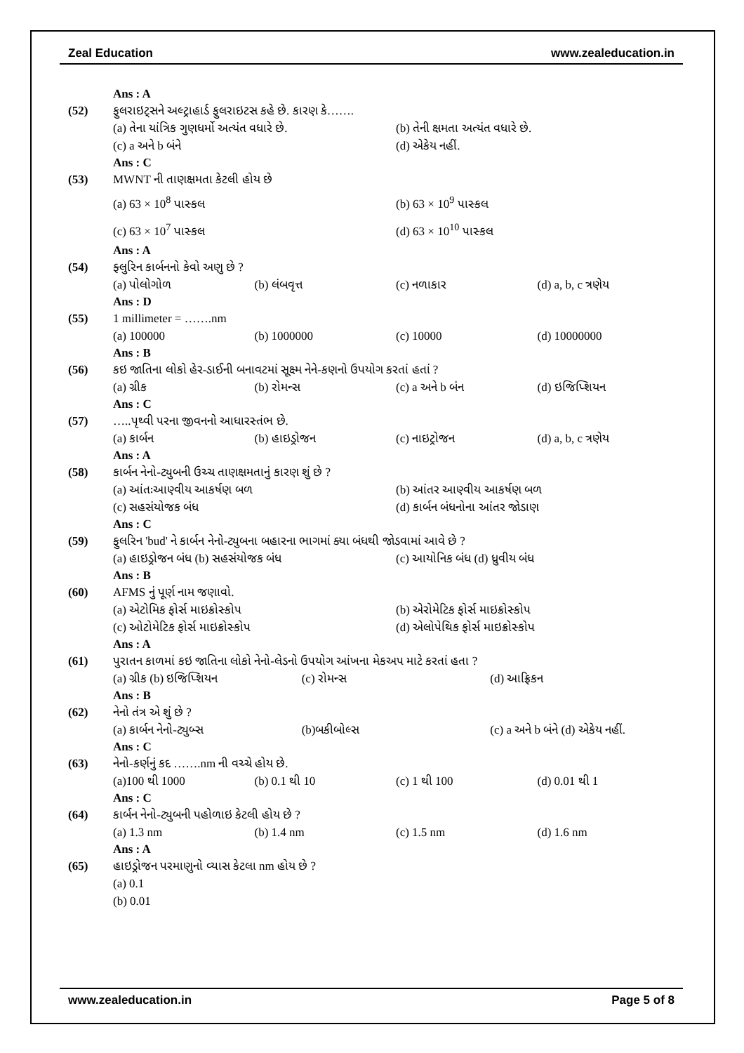Zeal Education www.zealeducation.in
Ans : A
(52) ફુલરાઇટ્સને અલ્ટ્રાહાર્ડ ફુલરાઇટસ કહે છે. કારણ કે…….
(a) તેના યાંત્રિક ગુણધર્મો અત્યંત વધારે છે. (b) તેની ક્ષમતા અત્યંત વધારે છે.
(c) a અને b બંને (d) એકેય નહીં.
Ans : C
(53) MWNT ની તાણક્ષમતા કેટલી હોય છે
(a) 63 × 10<sup>8</sup> પાસ્કલ (b) 63 × 10<sup>9</sup> પાસ્કલ
(c) 63 × 10<sup>7</sup> પાસ્કલ (d) 63 × 10<sup>10</sup> પાસ્કલ
Ans : A
(54) ફ્લુરિન કાર્બનનો કેવો અણુ છે ?
(a) પોલોગોળ (b) લંબવૃત્ત (c) નળાકાર (d) a, b, c ત્રણેય
Ans : D
(55) 1 millimeter = …….nm
(a) 100000 (b) 1000000 (c) 10000 (d) 10000000
Ans : B
(56) કઇ જાતિના લોકો હેર-ડાઈની બનાવટમાં સૂક્ષ્મ નેને-કણનો ઉપયોગ કરતાં હતાં ?
(a) ગ્રીક (b) રોમન્સ (c) a અને b બંન (d) ઇજિપ્શિયન
Ans : C
(57) …..પૃથ્વી પરના જીવનનો આધારસ્તંભ છે.
(a) કાર્બન (b) હાઇડ્રોજન (c) નાઇટ્રોજન (d) a, b, c ત્રણેય
Ans : A
(58) કાર્બન નેનો-ટ્યુબની ઉચ્ચ તાણક્ષમતાનું કારણ શું છે ?
(a) આંતઃઆણ્વીય આકર્ષણ બળ (b) આંતર આણ્વીય આકર્ષણ બળ
(c) સહસંયોજક બંધ (d) કાર્બન બંધનોના આંતર જોડાણ
Ans : C
(59) ફુલરિન 'bud' ને કાર્બન નેનો-ટ્યુબના બહારના ભાગમાં ક્યા બંધથી જોડવામાં આવે છે ?
(a) હાઇડ્રોજન બંધ (b) સહસંયોજક બંધ (c) આયોનિક બંધ (d) ધ્રુવીય બંધ
Ans : B
(60) AFMS નું પૂર્ણ નામ જણાવો.
(a) એટોમિક ફોર્સ માઇક્રોસ્કોપ (b) એરોમેટિક ફોર્સ માઇક્રોસ્કોપ
(c) ઓટોમેટિક ફોર્સ માઇક્રોસ્કોપ (d) એલોપેથિક ફોર્સ માઇક્રોસ્કોપ
Ans : A
(61) પુરાતન કાળમાં કઇ જાતિના લોકો નેનો-લેડનો ઉપયોગ આંખના મેકઅપ માટે કરતાં હતા ?
(a) ગ્રીક (b) ઇજિપ્શિયન (c) રોમન્સ (d) આફ્રિકન
Ans : B
(62) નેનો તંત્ર એ શું છે ?
(a) કાર્બન નેનો-ટ્યુબ્સ (b)બકીબોલ્સ (c) a અને b બંને (d) એકેય નહીં.
Ans : C
(63) નેનો-કર્ણનું કદ …….nm ની વચ્ચે હોય છે.
(a)100 થી 1000 (b) 0.1 થી 10 (c) 1 થી 100 (d) 0.01 થી 1
Ans : C
(64) કાર્બન નેનો-ટ્યુબની પહોળાઇ કેટલી હોય છે ?
(a) 1.3 nm (b) 1.4 nm (c) 1.5 nm (d) 1.6 nm
Ans : A
(65) હાઇડ્રોજન પરમાણુનો વ્યાસ કેટલા nm હોય છે ?
(a) 0.1
(b) 0.01
www.zealeducation.in Page 5 of 8